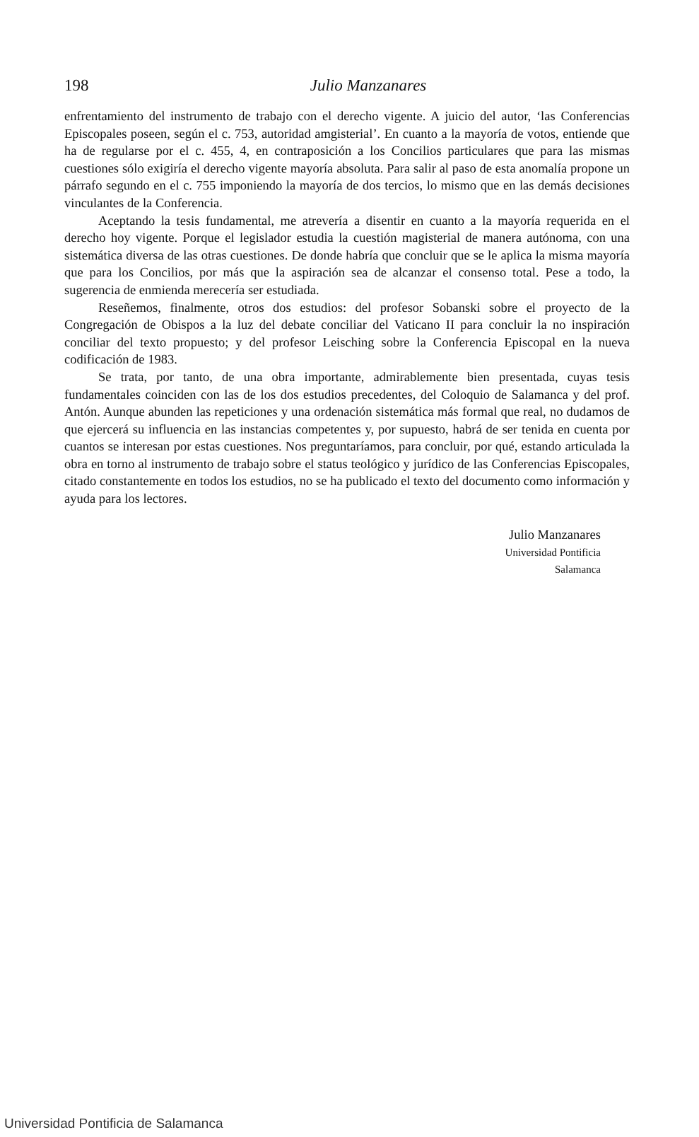198
Julio Manzanares
enfrentamiento del instrumento de trabajo con el derecho vigente. A juicio del autor, ‘las Conferencias Episcopales poseen, según el c. 753, autoridad amgisterial’. En cuanto a la mayoría de votos, entiende que ha de regularse por el c. 455, 4, en contraposición a los Concilios particulares que para las mismas cuestiones sólo exigiría el derecho vigente mayoría absoluta. Para salir al paso de esta anomalía propone un párrafo segundo en el c. 755 imponiendo la mayoría de dos tercios, lo mismo que en las demás decisiones vinculantes de la Conferencia.
Aceptando la tesis fundamental, me atrevería a disentir en cuanto a la mayoría requerida en el derecho hoy vigente. Porque el legislador estudia la cuestión magisterial de manera autónoma, con una sistemática diversa de las otras cuestiones. De donde habría que concluir que se le aplica la misma mayoría que para los Concilios, por más que la aspiración sea de alcanzar el consenso total. Pese a todo, la sugerencia de enmienda merecería ser estudiada.
Reseñemos, finalmente, otros dos estudios: del profesor Sobanski sobre el proyecto de la Congregación de Obispos a la luz del debate conciliar del Vaticano II para concluir la no inspiración conciliar del texto propuesto; y del profesor Leisching sobre la Conferencia Episcopal en la nueva codificación de 1983.
Se trata, por tanto, de una obra importante, admirablemente bien presentada, cuyas tesis fundamentales coinciden con las de los dos estudios precedentes, del Coloquio de Salamanca y del prof. Antón. Aunque abunden las repeticiones y una ordenación sistemática más formal que real, no dudamos de que ejercerá su influencia en las instancias competentes y, por supuesto, habrá de ser tenida en cuenta por cuantos se interesan por estas cuestiones. Nos preguntaríamos, para concluir, por qué, estando articulada la obra en torno al instrumento de trabajo sobre el status teológico y jurídico de las Conferencias Episcopales, citado constantemente en todos los estudios, no se ha publicado el texto del documento como información y ayuda para los lectores.
Julio Manzanares
Universidad Pontificia
Salamanca
Universidad Pontificia de Salamanca